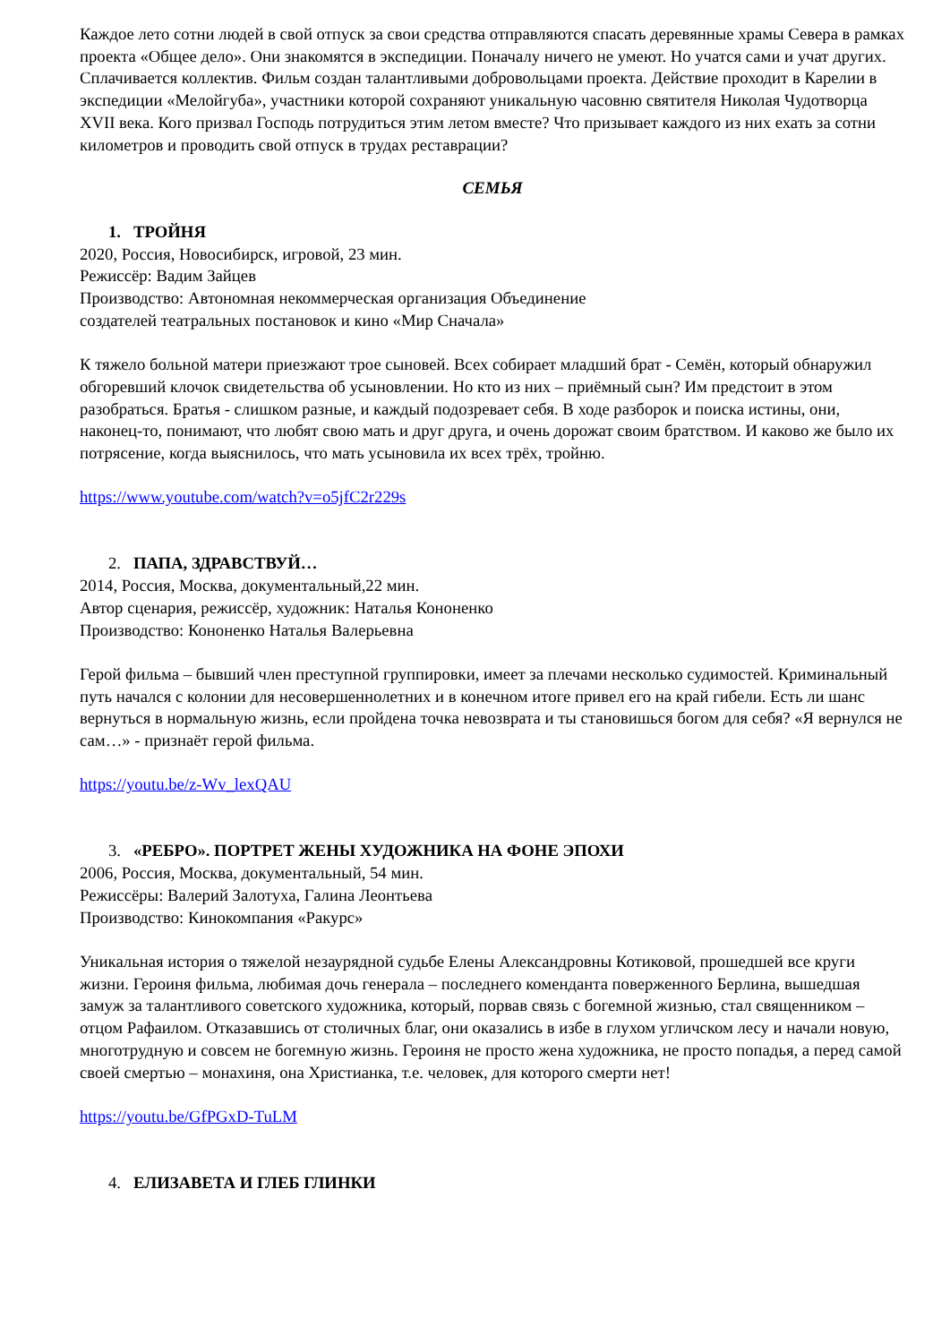Каждое лето сотни людей в свой отпуск за свои средства отправляются спасать деревянные храмы Севера в рамках проекта «Общее дело». Они знакомятся в экспедиции. Поначалу ничего не умеют. Но учатся сами и учат других.
Сплачивается коллектив. Фильм создан талантливыми добровольцами проекта. Действие проходит в Карелии в экспедиции «Мелойгуба», участники которой сохраняют уникальную часовню святителя Николая Чудотворца XVII века. Кого призвал Господь потрудиться этим летом вместе? Что призывает каждого из них ехать за сотни километров и проводить свой отпуск в трудах реставрации?
СЕМЬЯ
1. ТРОЙНЯ
2020, Россия, Новосибирск, игровой, 23 мин.
Режиссёр: Вадим Зайцев
Производство: Автономная некоммерческая организация Объединение
создателей театральных постановок и кино «Мир Сначала»
К тяжело больной матери приезжают трое сыновей. Всех собирает младший брат - Семён, который обнаружил обгоревший клочок свидетельства об усыновлении. Но кто из них – приёмный сын? Им предстоит в этом разобраться. Братья - слишком разные, и каждый подозревает себя. В ходе разборок и поиска истины, они, наконец-то, понимают, что любят свою мать и друг друга, и очень дорожат своим братством. И каково же было их потрясение, когда выяснилось, что мать усыновила их всех трёх, тройню.
https://www.youtube.com/watch?v=o5jfC2r229s
2. ПАПА, ЗДРАВСТВУЙ…
2014, Россия, Москва, документальный,22 мин.
Автор сценария, режиссёр, художник: Наталья Кононенко
Производство: Кононенко Наталья Валерьевна
Герой фильма – бывший член преступной группировки, имеет за плечами несколько судимостей. Криминальный путь начался с колонии для несовершеннолетних и в конечном итоге привел его на край гибели. Есть ли шанс вернуться в нормальную жизнь, если пройдена точка невозврата и ты становишься богом для себя? «Я вернулся не сам…» - признаёт герой фильма.
https://youtu.be/z-Wv_lexQAU
3. «РЕБРО». ПОРТРЕТ ЖЕНЫ ХУДОЖНИКА НА ФОНЕ ЭПОХИ
2006, Россия, Москва, документальный, 54 мин.
Режиссёры: Валерий Залотуха, Галина Леонтьева
Производство: Кинокомпания «Ракурс»
Уникальная история о тяжелой незаурядной судьбе Елены Александровны Котиковой, прошедшей все круги жизни. Героиня фильма, любимая дочь генерала – последнего коменданта поверженного Берлина, вышедшая замуж за талантливого советского художника, который, порвав связь с богемной жизнью, стал священником – отцом Рафаилом. Отказавшись от столичных благ, они оказались в избе в глухом угличском лесу и начали новую, многотрудную и совсем не богемную жизнь. Героиня не просто жена художника, не просто попадья, а перед самой своей смертью – монахиня, она Христианка, т.е. человек, для которого смерти нет!
https://youtu.be/GfPGxD-TuLM
4. ЕЛИЗАВЕТА И ГЛЕБ ГЛИНКИ